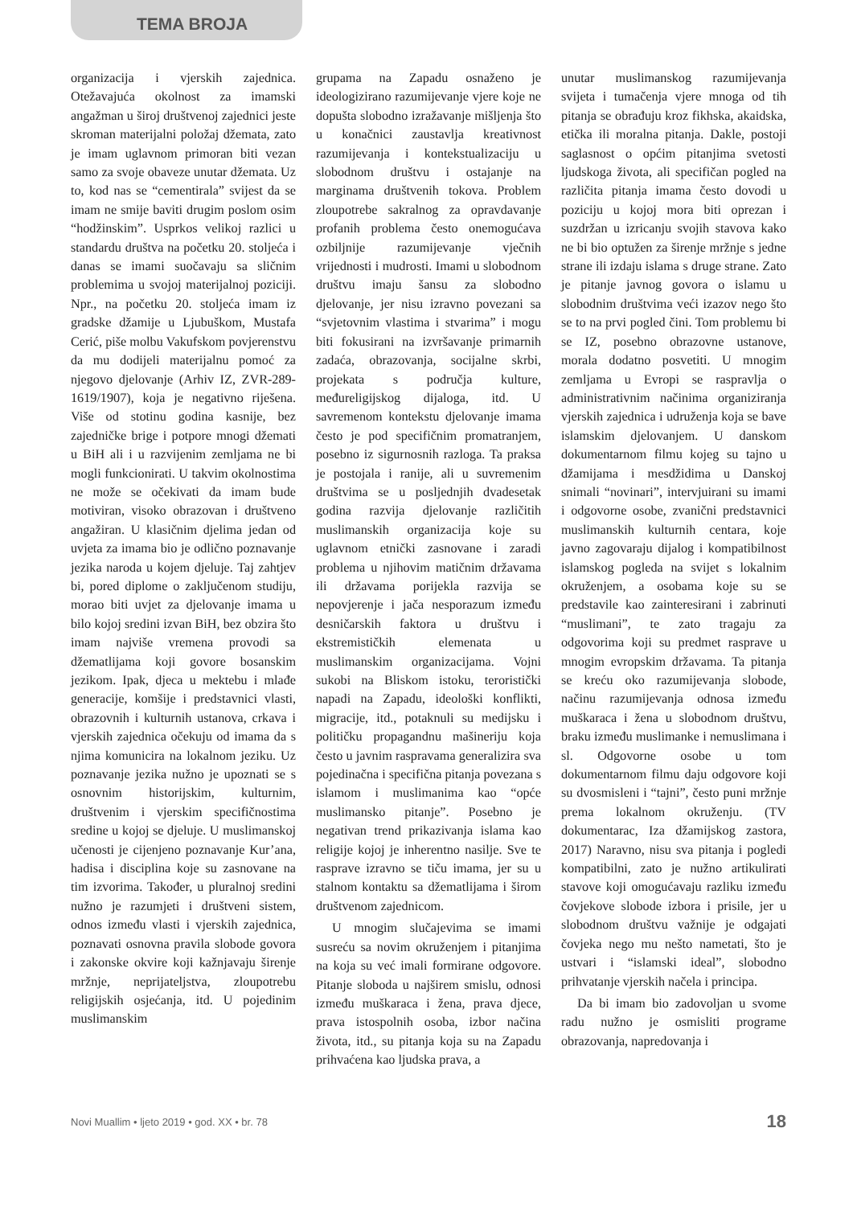TEMA BROJA
organizacija i vjerskih zajednica. Otežavajuća okolnost za imamski angažman u široj društvenoj zajednici jeste skroman materijalni položaj džemata, zato je imam uglavnom primoran biti vezan samo za svoje obaveze unutar džemata. Uz to, kod nas se “cementirala” svijest da se imam ne smije baviti drugim poslom osim “hodžinskim”. Usprkos velikoj razlici u standardu društva na početku 20. stoljeća i danas se imami suočavaju sa sličnim problemima u svojoj materijalnoj poziciji. Npr., na početku 20. stoljeća imam iz gradske džamije u Ljubuškom, Mustafa Cerić, piše molbu Vakufskom povjerenstvu da mu dodijeli materijalnu pomoć za njegovo djelovanje (Arhiv IZ, ZVR-289-1619/1907), koja je negativno riješena. Više od stotinu godina kasnije, bez zajedničke brige i potpore mnogi džemati u BiH ali i u razvijenim zemljama ne bi mogli funkcionirati. U takvim okolnostima ne može se očekivati da imam bude motiviran, visoko obrazovan i društveno angažiran. U klasičnim djelima jedan od uvjeta za imama bio je odlično poznavanje jezika naroda u kojem djeluje. Taj zahtjev bi, pored diplome o zaključenom studiju, morao biti uvjet za djelovanje imama u bilo kojoj sredini izvan BiH, bez obzira što imam najviše vremena provodi sa džematlijama koji govore bosanskim jezikom. Ipak, djeca u mektebu i mlađe generacije, komšije i predstavnici vlasti, obrazovnih i kulturnih ustanova, crkava i vjerskih zajednica očekuju od imama da s njima komunicira na lokalnom jeziku. Uz poznavanje jezika nužno je upoznati se s osnovnim historijskim, kulturnim, društvenim i vjerskim specifičnostima sredine u kojoj se djeluje. U muslimanskoj učenosti je cijenjeno poznavanje Kur’ana, hadisa i disciplina koje su zasnovane na tim izvorima. Također, u pluralnoj sredini nužno je razumjeti i društveni sistem, odnos između vlasti i vjerskih zajednica, poznavati osnovna pravila slobode govora i zakonske okvire koji kažnjavaju širenje mržnje, neprijateljstva, zloupotrebu religijskih osjećanja, itd. U pojedinim muslimanskim
grupama na Zapadu osnaženo je ideologizirano razumijevanje vjere koje ne dopušta slobodno izražavanje mišljenja što u konačnici zaustavlja kreativnost razumijevanja i kontekstualizaciju u slobodnom društvu i ostajanje na marginama društvenih tokova. Problem zloupotrebe sakralnog za opravdavanje profanih problema često onemogućava ozbiljnije razumijevanje vječnih vrijednosti i mudrosti. Imami u slobodnom društvu imaju šansu za slobodno djelovanje, jer nisu izravno povezani sa “svjetovnim vlastima i stvarima” i mogu biti fokusirani na izvršavanje primarnih zadaća, obrazovanja, socijalne skrbi, projekata s područja kulture, međureligijskog dijaloga, itd. U savremenom kontekstu djelovanje imama često je pod specifičnim promatranjem, posebno iz sigurnosnih razloga. Ta praksa je postojala i ranije, ali u suvremenim društvima se u posljednjih dvadesetak godina razvija djelovanje različitih muslimanskih organizacija koje su uglavnom etnički zasnovane i zaradi problema u njihovim matičnim državama ili državama porijekla razvija se nepovjerenje i jača nesporazum između desničarskih faktora u društvu i ekstremističkih elemenata u muslimanskim organizacijama. Vojni sukobi na Bliskom istoku, teroristički napadi na Zapadu, ideološki konflikti, migracije, itd., potaknuli su medijsku i političku propagandnu mašineriju koja često u javnim raspravama generalizira sva pojedinačna i specifična pitanja povezana s islamom i muslimanima kao “opće muslimansko pitanje”. Posebno je negativan trend prikazivanja islama kao religije kojoj je inherentno nasilje. Sve te rasprave izravno se tiču imama, jer su u stalnom kontaktu sa džematlijama i širom društvenom zajednicom.
U mnogim slučajevima se imami susreću sa novim okruženjem i pitanjima na koja su već imali formirane odgovore. Pitanje sloboda u najširem smislu, odnosi između muškaraca i žena, prava djece, prava istospolnih osoba, izbor načina života, itd., su pitanja koja su na Zapadu prihvaćena kao ljudska prava, a
unutar muslimanskog razumijevanja svijeta i tumačenja vjere mnoga od tih pitanja se obrađuju kroz fikhska, akaidska, etička ili moralna pitanja. Dakle, postoji saglasnost o općim pitanjima svetosti ljudskoga života, ali specifičan pogled na različita pitanja imama često dovodi u poziciju u kojoj mora biti oprezan i suzdržan u izricanju svojih stavova kako ne bi bio optužen za širenje mržnje s jedne strane ili izdaju islama s druge strane. Zato je pitanje javnog govora o islamu u slobodnim društvima veći izazov nego što se to na prvi pogled čini. Tom problemu bi se IZ, posebno obrazovne ustanove, morala dodatno posvetiti. U mnogim zemljama u Evropi se raspravlja o administrativnim načinima organiziranja vjerskih zajednica i udruženja koja se bave islamskim djelovanjem. U danskom dokumentarnom filmu kojeg su tajno u džamijama i mesdžidima u Danskoj snimali “novinari”, intervjuirani su imami i odgovorne osobe, zvanični predstavnici muslimanskih kulturnih centara, koje javno zagovaraju dijalog i kompatibilnost islamskog pogleda na svijet s lokalnim okruženjem, a osobama koje su se predstavile kao zainteresirani i zabrinuti “muslimani”, te zato tragaju za odgovorima koji su predmet rasprave u mnogim evropskim državama. Ta pitanja se kreću oko razumijevanja slobode, načinu razumijevanja odnosa između muškaraca i žena u slobodnom društvu, braku između muslimanke i nemuslimana i sl. Odgovorne osobe u tom dokumentarnom filmu daju odgovore koji su dvosmisleni i “tajni”, često puni mržnje prema lokalnom okruženju. (TV dokumentarac, Iza džamijskog zastora, 2017) Naravno, nisu sva pitanja i pogledi kompatibilni, zato je nužno artikulirati stavove koji omogućavaju razliku između čovjekove slobode izbora i prisile, jer u slobodnom društvu važnije je odgajati čovjeka nego mu nešto nametati, što je ustvari i “islamski ideal”, slobodno prihvatanje vjerskih načela i principa.
Da bi imam bio zadovoljan u svome radu nužno je osmisliti programe obrazovanja, napredovanja i
Novi Muallim • ljeto 2019 • god. XX • br. 78 18